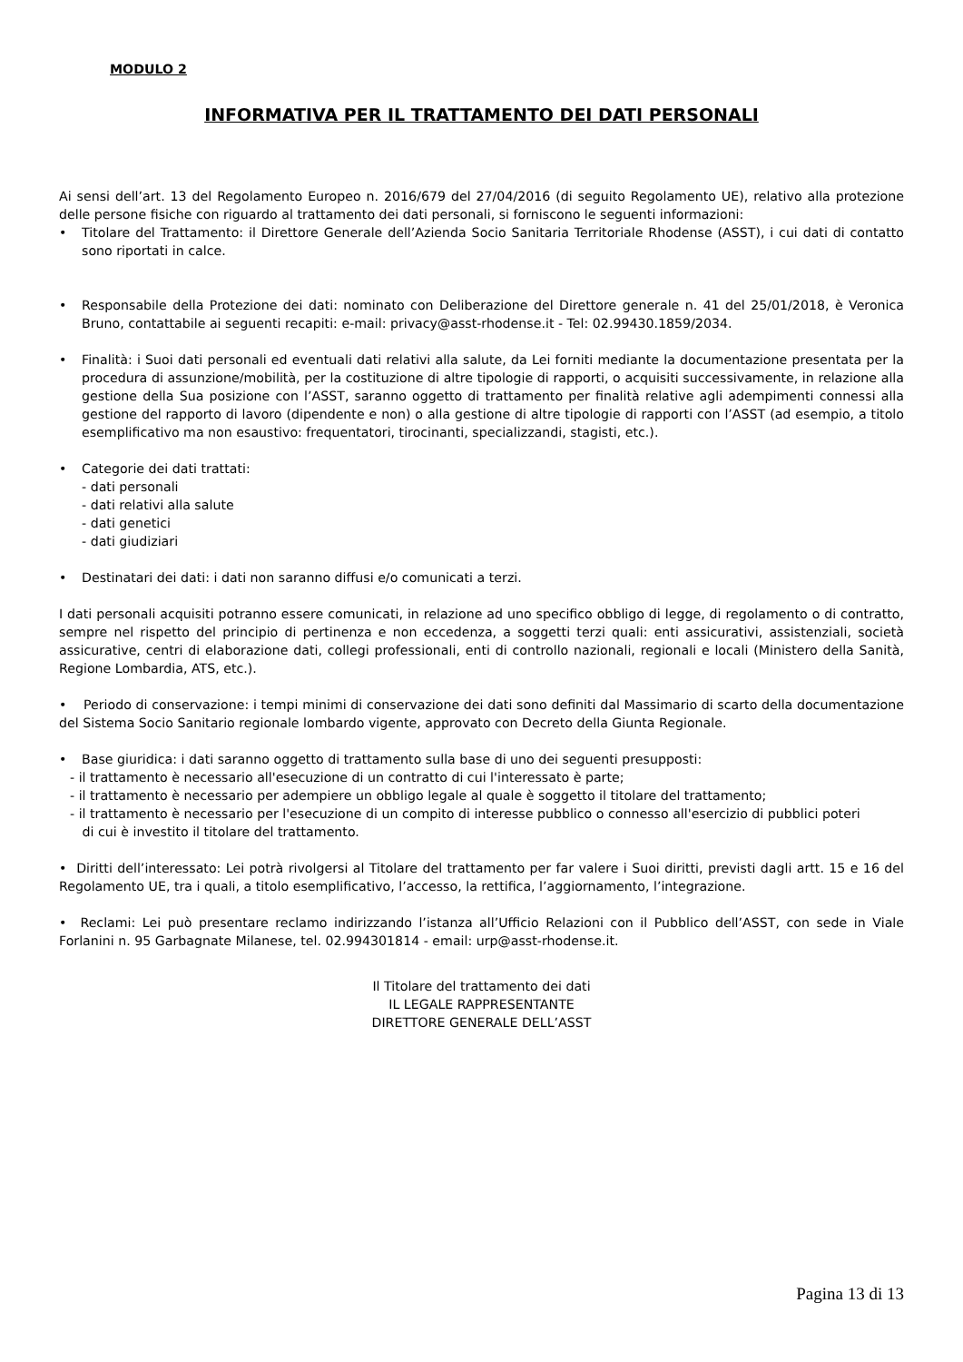MODULO 2
INFORMATIVA PER IL TRATTAMENTO DEI DATI PERSONALI
Ai sensi dell’art. 13 del Regolamento Europeo n. 2016/679 del 27/04/2016 (di seguito Regolamento UE), relativo alla protezione delle persone fisiche con riguardo al trattamento dei dati personali, si forniscono le seguenti informazioni:
• Titolare del Trattamento: il Direttore Generale dell’Azienda Socio Sanitaria Territoriale Rhodense (ASST), i cui dati di contatto sono riportati in calce.
• Responsabile della Protezione dei dati: nominato con Deliberazione del Direttore generale n. 41 del 25/01/2018, è Veronica Bruno, contattabile ai seguenti recapiti: e-mail: privacy@asst-rhodense.it - Tel: 02.99430.1859/2034.
• Finalità: i Suoi dati personali ed eventuali dati relativi alla salute, da Lei forniti mediante la documentazione presentata per la procedura di assunzione/mobilità, per la costituzione di altre tipologie di rapporti, o acquisiti successivamente, in relazione alla gestione della Sua posizione con l’ASST, saranno oggetto di trattamento per finalità relative agli adempimenti connessi alla gestione del rapporto di lavoro (dipendente e non) o alla gestione di altre tipologie di rapporti con l’ASST (ad esempio, a titolo esemplificativo ma non esaustivo: frequentatori, tirocinanti, specializzandi, stagisti, etc.).
• Categorie dei dati trattati:
- dati personali
- dati relativi alla salute
- dati genetici
- dati giudiziari
• Destinatari dei dati: i dati non saranno diffusi e/o comunicati a terzi.
I dati personali acquisiti potranno essere comunicati, in relazione ad uno specifico obbligo di legge, di regolamento o di contratto, sempre nel rispetto del principio di pertinenza e non eccedenza, a soggetti terzi quali: enti assicurativi, assistenziali, società assicurative, centri di elaborazione dati, collegi professionali, enti di controllo nazionali, regionali e locali (Ministero della Sanità, Regione Lombardia, ATS, etc.).
• Periodo di conservazione: i tempi minimi di conservazione dei dati sono definiti dal Massimario di scarto della documentazione del Sistema Socio Sanitario regionale lombardo vigente, approvato con Decreto della Giunta Regionale.
• Base giuridica: i dati saranno oggetto di trattamento sulla base di uno dei seguenti presupposti:
- il trattamento è necessario all'esecuzione di un contratto di cui l'interessato è parte;
- il trattamento è necessario per adempiere un obbligo legale al quale è soggetto il titolare del trattamento;
- il trattamento è necessario per l'esecuzione di un compito di interesse pubblico o connesso all'esercizio di pubblici poteri
di cui è investito il titolare del trattamento.
• Diritti dell’interessato: Lei potrà rivolgersi al Titolare del trattamento per far valere i Suoi diritti, previsti dagli artt. 15 e 16 del Regolamento UE, tra i quali, a titolo esemplificativo, l’accesso, la rettifica, l’aggiornamento, l’integrazione.
• Reclami: Lei può presentare reclamo indirizzando l’istanza all’Ufficio Relazioni con il Pubblico dell’ASST, con sede in Viale Forlanini n. 95 Garbagnate Milanese, tel. 02.994301814 - email: urp@asst-rhodense.it.
Il Titolare del trattamento dei dati
IL LEGALE RAPPRESENTANTE
DIRETTORE GENERALE DELL’ASST
Pagina 13 di 13